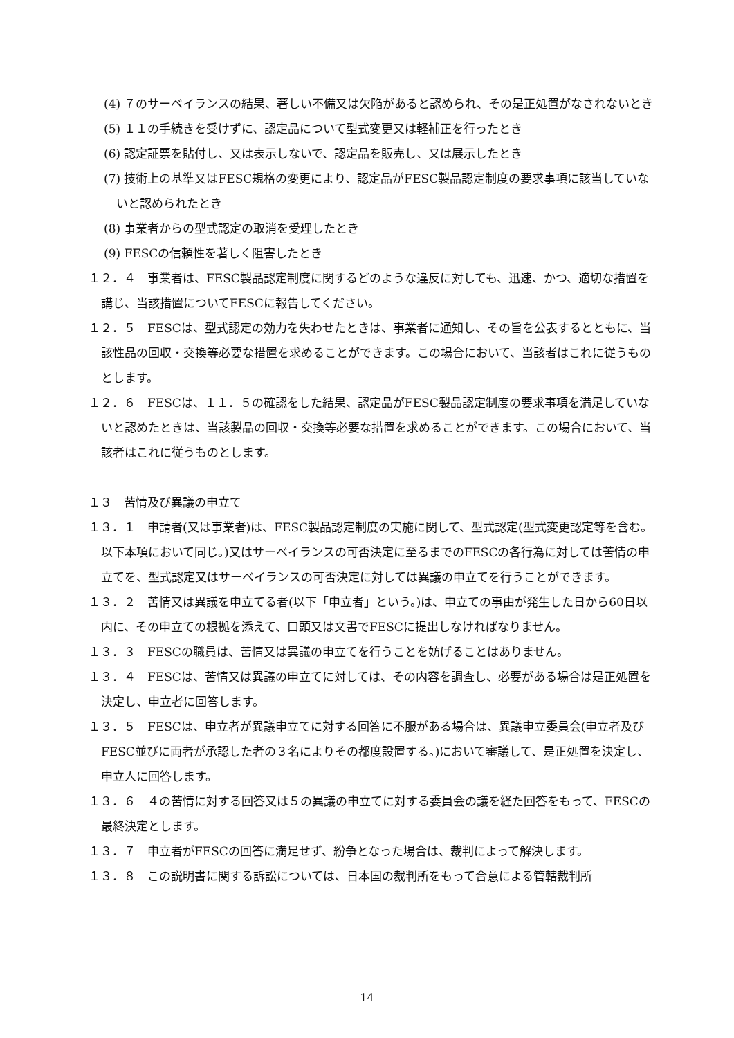(4) ７のサーベイランスの結果、著しい不備又は欠陥があると認められ、その是正処置がなされないとき
(5) １１の手続きを受けずに、認定品について型式変更又は軽補正を行ったとき
(6) 認定証票を貼付し、又は表示しないで、認定品を販売し、又は展示したとき
(7) 技術上の基準又はFESC規格の変更により、認定品がFESC製品認定制度の要求事項に該当していないと認められたとき
(8) 事業者からの型式認定の取消を受理したとき
(9) FESCの信頼性を著しく阻害したとき
１２．４　事業者は、FESC製品認定制度に関するどのような違反に対しても、迅速、かつ、適切な措置を講じ、当該措置についてFESCに報告してください。
１２．５　FESCは、型式認定の効力を失わせたときは、事業者に通知し、その旨を公表するとともに、当該性品の回収・交換等必要な措置を求めることができます。この場合において、当該者はこれに従うものとします。
１２．６　FESCは、１１．５の確認をした結果、認定品がFESC製品認定制度の要求事項を満足していないと認めたときは、当該製品の回収・交換等必要な措置を求めることができます。この場合において、当該者はこれに従うものとします。
１３　苦情及び異議の申立て
１３．１　申請者(又は事業者)は、FESC製品認定制度の実施に関して、型式認定(型式変更認定等を含む。以下本項において同じ。)又はサーベイランスの可否決定に至るまでのFESCの各行為に対しては苦情の申立てを、型式認定又はサーベイランスの可否決定に対しては異議の申立てを行うことができます。
１３．２　苦情又は異議を申立てる者(以下「申立者」という。)は、申立ての事由が発生した日から60日以内に、その申立ての根拠を添えて、口頭又は文書でFESCに提出しなければなりません。
１３．３　FESCの職員は、苦情又は異議の申立てを行うことを妨げることはありません。
１３．４　FESCは、苦情又は異議の申立てに対しては、その内容を調査し、必要がある場合は是正処置を決定し、申立者に回答します。
１３．５　FESCは、申立者が異議申立てに対する回答に不服がある場合は、異議申立委員会(申立者及びFESC並びに両者が承認した者の３名によりその都度設置する。)において審議して、是正処置を決定し、申立人に回答します。
１３．６　４の苦情に対する回答又は５の異議の申立てに対する委員会の議を経た回答をもって、FESCの最終決定とします。
１３．７　申立者がFESCの回答に満足せず、紛争となった場合は、裁判によって解決します。
１３．８　この説明書に関する訴訟については、日本国の裁判所をもって合意による管轄裁判所
14